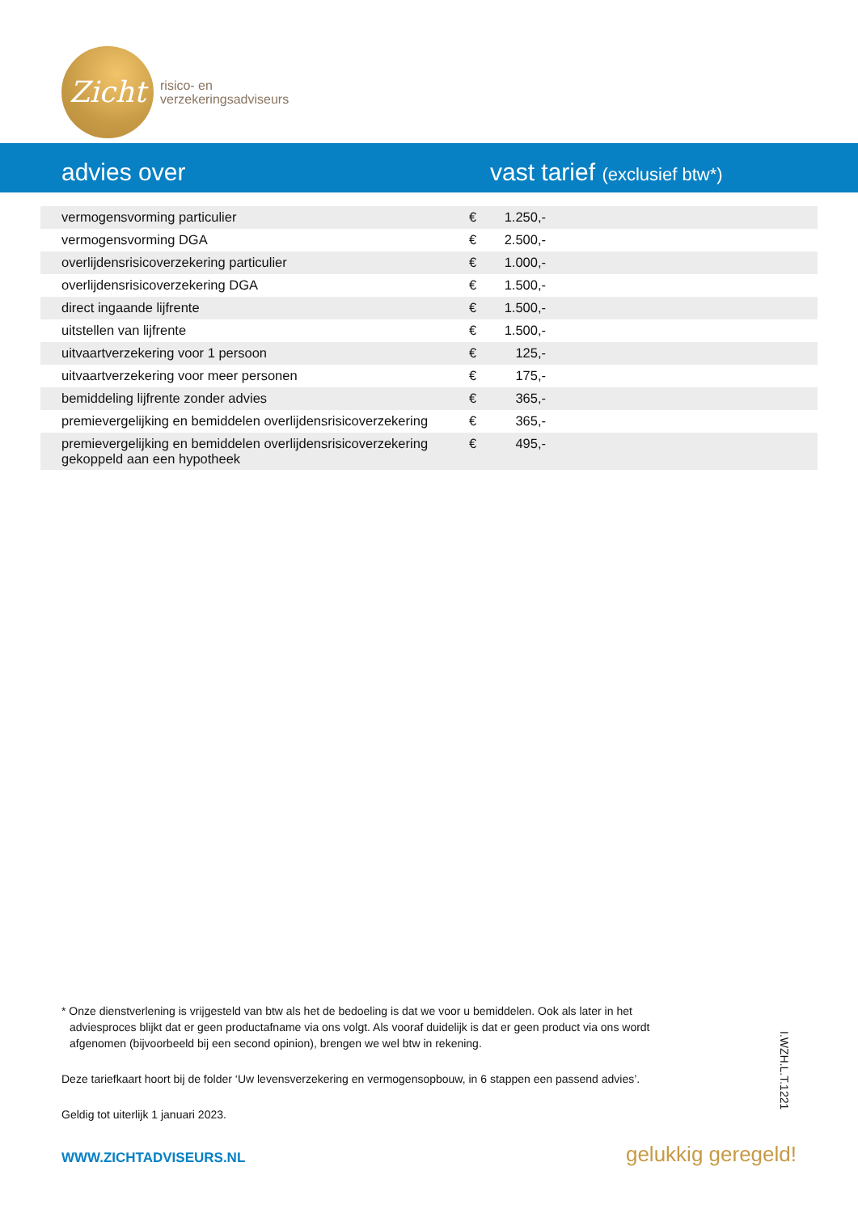Zicht
risico- en
verzekeringsadviseurs
advies over
vast tarief (exclusief btw*)
| vermogensvorming particulier | € | 1.250,- | |
| vermogensvorming DGA | € | 2.500,- | |
| overlijdensrisicoverzekering particulier | € | 1.000,- | |
| overlijdensrisicoverzekering DGA | € | 1.500,- | |
| direct ingaande lijfrente | € | 1.500,- | |
| uitstellen van lijfrente | € | 1.500,- | |
| uitvaartverzekering voor 1 persoon | € | 125,- | |
| uitvaartverzekering voor meer personen | € | 175,- | |
| bemiddeling lijfrente zonder advies | € | 365,- | |
| premievergelijking en bemiddelen overlijdensrisicoverzekering | € | 365,- | |
| premievergelijking en bemiddelen overlijdensrisicoverzekering gekoppeld aan een hypotheek | € | 495,- | |
* Onze dienstverlening is vrijgesteld van btw als het de bedoeling is dat we voor u bemiddelen. Ook als later in het adviesproces blijkt dat er geen productafname via ons volgt. Als vooraf duidelijk is dat er geen product via ons wordt afgenomen (bijvoorbeeld bij een second opinion), brengen we wel btw in rekening.
Deze tariefkaart hoort bij de folder ‘Uw levensverzekering en vermogensopbouw, in 6 stappen een passend advies’.
Geldig tot uiterlijk 1 januari 2023.
I.WZH.L.T.1221
WWW.ZICHTADVISEURS.NL gelukkig geregeld!